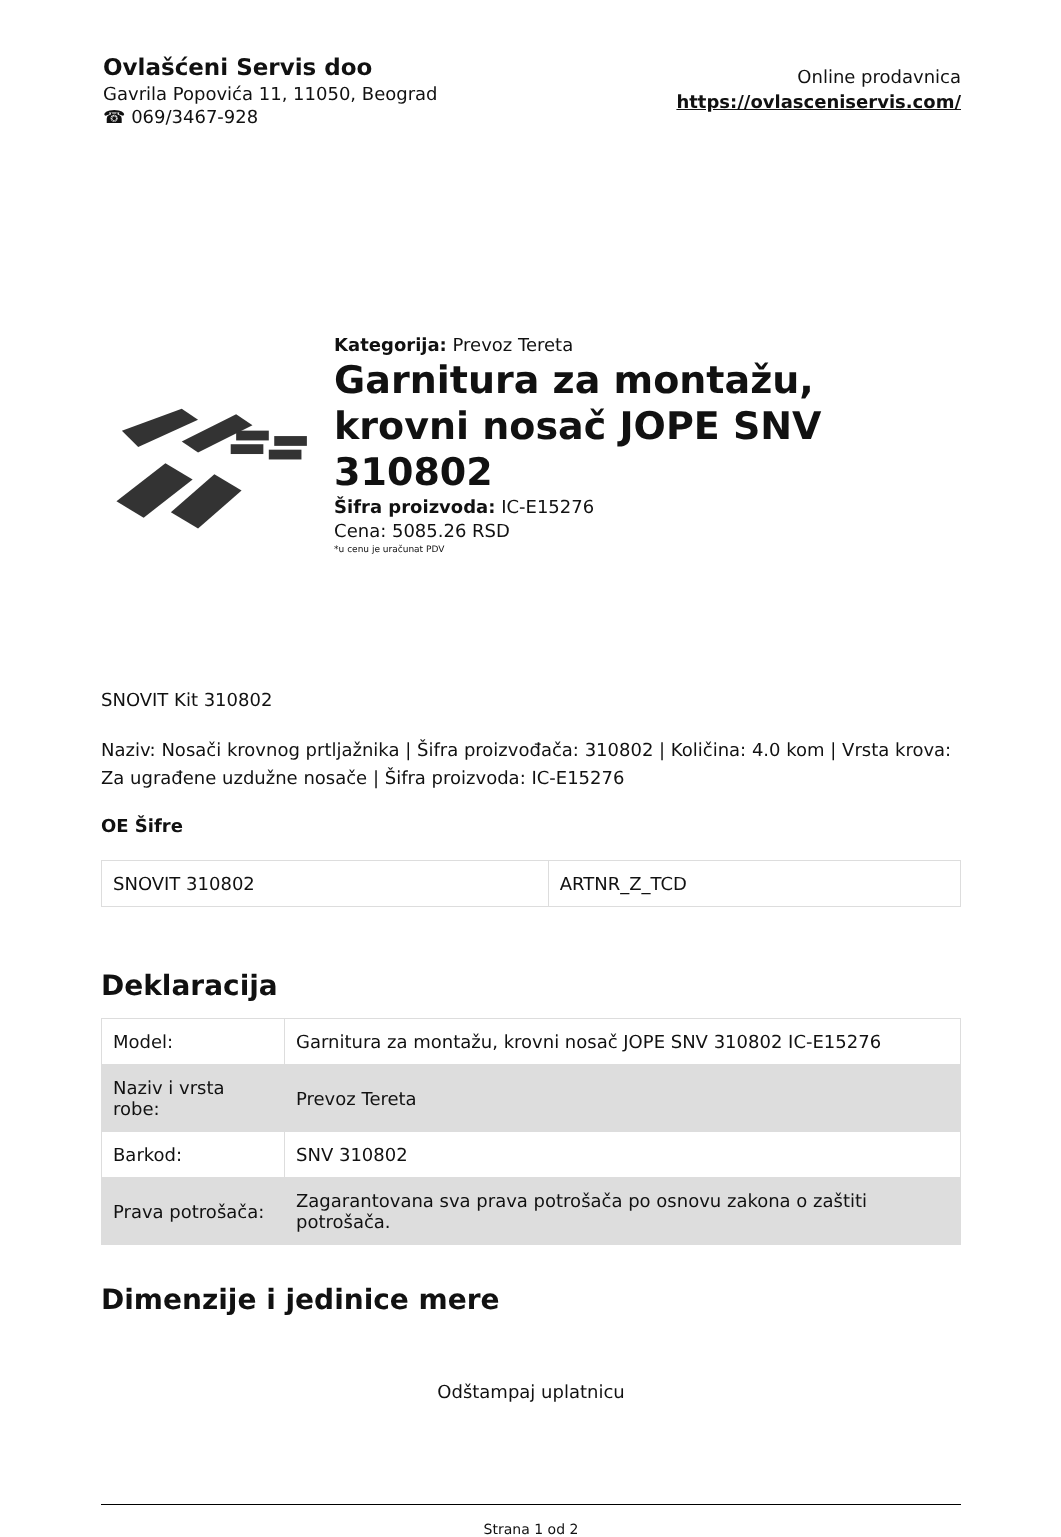Ovlašćeni Servis doo
Gavrila Popovića 11, 11050, Beograd
☎ 069/3467-928
Online prodavnica
https://ovlasceniservis.com/
Kategorija: Prevoz Tereta
Garnitura za montažu, krovni nosač JOPE SNV 310802
Šifra proizvoda: IC-E15276
Cena: 5085.26 RSD
*u cenu je uračunat PDV
SNOVIT Kit 310802
Naziv: Nosači krovnog prtljažnika | Šifra proizvođača: 310802 | Količina: 4.0 kom | Vrsta krova: Za ugrađene uzdužne nosače | Šifra proizvoda: IC-E15276
OE Šifre
| SNOVIT 310802 | ARTNR_Z_TCD |
Deklaracija
| Model: | Garnitura za montažu, krovni nosač JOPE SNV 310802 IC-E15276 |
| Naziv i vrsta robe: | Prevoz Tereta |
| Barkod: | SNV 310802 |
| Prava potrošača: | Zagarantovana sva prava potrošača po osnovu zakona o zaštiti potrošača. |
Dimenzije i jedinice mere
Odštampaj uplatnicu
Strana 1 od 2